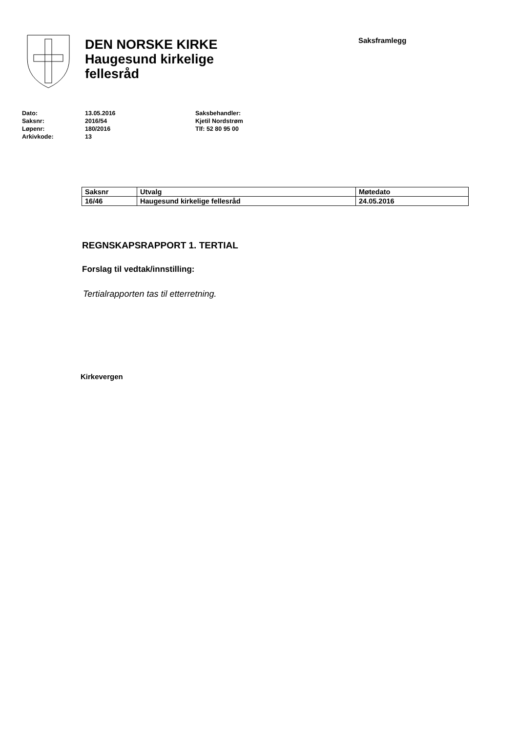DEN NORSKE KIRKE
Haugesund kirkelige
fellesråd
Saksframlegg
Dato:
Saksnr:
Løpenr:
Arkivkode:
13.05.2016
2016/54
180/2016
13
Saksbehandler:
Kjetil Nordstrøm
Tlf: 52 80 95 00
| Saksnr | Utvalg | Møtedato |
| --- | --- | --- |
| 16/46 | Haugesund kirkelige fellesråd | 24.05.2016 |
REGNSKAPSRAPPORT 1. TERTIAL
Forslag til vedtak/innstilling:
Tertialrapporten tas til etterretning.
Kirkevergen